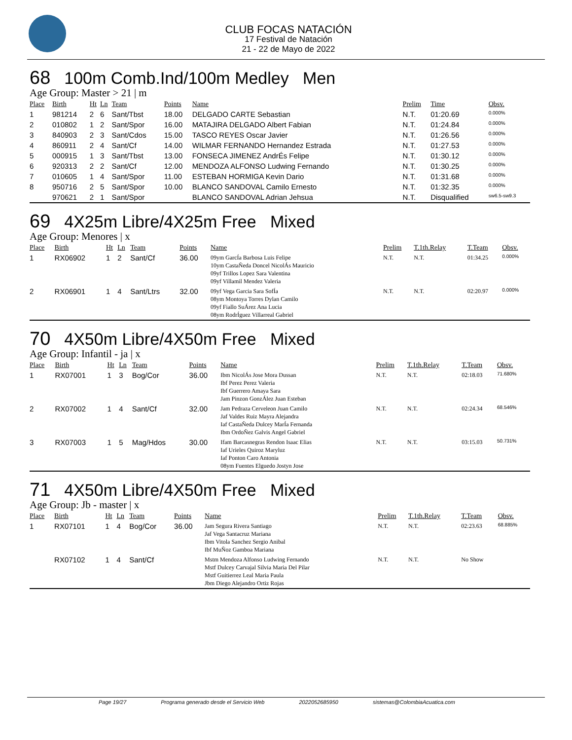CLUB FOCAS NATACIÓN
17 Festival de Natación
21 - 22 de Mayo de 2022
68 100m Comb.Ind/100m Medley Men
Age Group: Master > 21 | m
| Place | Birth | Ht | Ln | Team | Points | Name | Prelim | Time | Obsv. |
| --- | --- | --- | --- | --- | --- | --- | --- | --- | --- |
| 1 | 981214 | 2 | 6 | Sant/Tbst | 18.00 | DELGADO CARTE Sebastian | N.T. | 01:20.69 | 0.000% |
| 2 | 010802 | 1 | 2 | Sant/Spor | 16.00 | MATAJIRA DELGADO Albert Fabian | N.T. | 01:24.84 | 0.000% |
| 3 | 840903 | 2 | 3 | Sant/Cdos | 15.00 | TASCO REYES Oscar Javier | N.T. | 01:26.56 | 0.000% |
| 4 | 860911 | 2 | 4 | Sant/Cf | 14.00 | WILMAR FERNANDO Hernandez Estrada | N.T. | 01:27.53 | 0.000% |
| 5 | 000915 | 1 | 3 | Sant/Tbst | 13.00 | FONSECA JIMENEZ AndrÉs Felipe | N.T. | 01:30.12 | 0.000% |
| 6 | 920313 | 2 | 2 | Sant/Cf | 12.00 | MENDOZA ALFONSO Ludwing Fernando | N.T. | 01:30.25 | 0.000% |
| 7 | 010605 | 1 | 4 | Sant/Spor | 11.00 | ESTEBAN HORMIGA Kevin Dario | N.T. | 01:31.68 | 0.000% |
| 8 | 950716 | 2 | 5 | Sant/Spor | 10.00 | BLANCO SANDOVAL Camilo Ernesto | N.T. | 01:32.35 | 0.000% |
| | 970621 | 2 | 1 | Sant/Spor | | BLANCO SANDOVAL Adrian Jehsua | N.T. | Disqualified | sw6.5-sw9.3 |
69 4X25m Libre/4X25m Free Mixed
Age Group: Menores | x
| Place | Birth | Ht | Ln | Team | Points | Name | Prelim | T.1th.Relay | T.Team | Obsv. |
| --- | --- | --- | --- | --- | --- | --- | --- | --- | --- | --- |
| 1 | RX06902 | 1 | 2 | Sant/Cf | 36.00 | 09ym GarcÍa Barbosa Luis Felipe 10ym CastaÑeda Doncel NicolÁs Mauricio 09yf Trillos Lopez Sara Valentina 09yf Villamil Mendez Valeria | N.T. | N.T. | 01:34.25 | 0.000% |
| 2 | RX06901 | 1 | 4 | Sant/Ltrs | 32.00 | 09yf Vega Garcia Sara SofÍa 08ym Montoya Torres Dylan Camilo 09yf Fiallo SuÁrez Ana Lucia 08ym RodrÍguez Villarreal Gabriel | N.T. | N.T. | 02:20.97 | 0.000% |
70 4X50m Libre/4X50m Free Mixed
Age Group: Infantil - ja | x
| Place | Birth | Ht | Ln | Team | Points | Name | Prelim | T.1th.Relay | T.Team | Obsv. |
| --- | --- | --- | --- | --- | --- | --- | --- | --- | --- | --- |
| 1 | RX07001 | 1 | 3 | Bog/Cor | 36.00 | Ibm NicolÁs Jose Mora Dussan Ibf Perez Perez Valeria Ibf Guerrero Amaya Sara Jam Pinzon GonzÁlez Juan Esteban | N.T. | N.T. | 02:18.03 | 71.680% |
| 2 | RX07002 | 1 | 4 | Sant/Cf | 32.00 | Jam Pedraza Cerveleon Juan Camilo Jaf Valdes Ruiz Mayra Alejandra Iaf CastaÑeda Dulcey MarÍa Fernanda Ibm OrdoÑez Galvis Angel Gabriel | N.T. | N.T. | 02:24.34 | 68.546% |
| 3 | RX07003 | 1 | 5 | Mag/Hdos | 30.00 | Ifam Barcasnegras Rendon Isaac Elias Iaf Urieles Quiroz Maryluz Iaf Ponton Caro Antonia 08ym Fuentes Elguedo Jostyn Jose | N.T. | N.T. | 03:15.03 | 50.731% |
71 4X50m Libre/4X50m Free Mixed
Age Group: Jb - master | x
| Place | Birth | Ht | Ln | Team | Points | Name | Prelim | T.1th.Relay | T.Team | Obsv. |
| --- | --- | --- | --- | --- | --- | --- | --- | --- | --- | --- |
| 1 | RX07101 | 1 | 4 | Bog/Cor | 36.00 | Jam Segura Rivera Santiago Jaf Vega Santacruz Mariana Ibm Vitola Sanchez Sergio Anibal Ibf MuÑoz Gamboa Mariana | N.T. | N.T. | 02:23.63 | 68.885% |
| | RX07102 | 1 | 4 | Sant/Cf | | Mstm Mendoza Alfonso Ludwing Fernando Mstf Dulcey Carvajal Silvia Maria Del Pilar Mstf Guitierrez Leal Maria Paula Jbm Diego Alejandro Ortiz Rojas | N.T. | N.T. | No Show | |
Page 19/27 Programa generado desde el Servicio Web 2022052685950 sistemas@ColombiaAcuatica.com